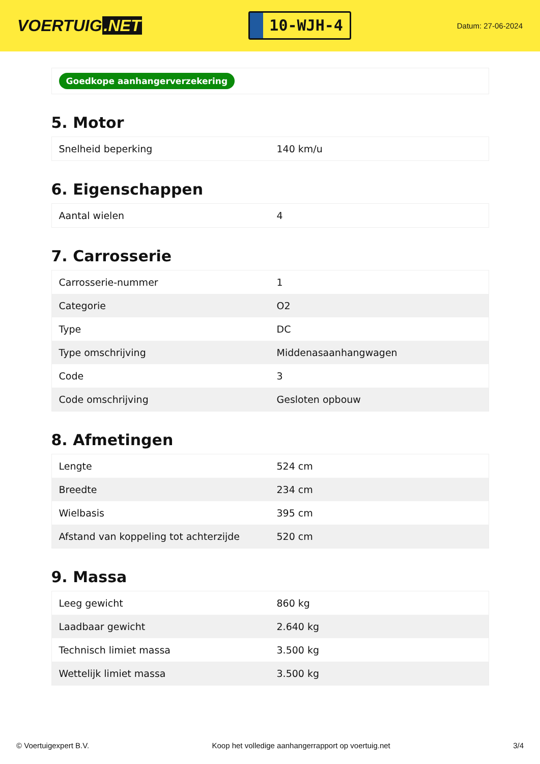VOERTUIG.NET
10-WJH-4
Datum: 27-06-2024
Goedkope aanhangerverzekering
5. Motor
| Snelheid beperking | 140 km/u |
6. Eigenschappen
| Aantal wielen | 4 |
7. Carrosserie
| Carrosserie-nummer | 1 |
| Categorie | O2 |
| Type | DC |
| Type omschrijving | Middenasaanhangwagen |
| Code | 3 |
| Code omschrijving | Gesloten opbouw |
8. Afmetingen
| Lengte | 524 cm |
| Breedte | 234 cm |
| Wielbasis | 395 cm |
| Afstand van koppeling tot achterzijde | 520 cm |
9. Massa
| Leeg gewicht | 860 kg |
| Laadbaar gewicht | 2.640 kg |
| Technisch limiet massa | 3.500 kg |
| Wettelijk limiet massa | 3.500 kg |
© Voertuigexpert B.V. Koop het volledige aanhangerrapport op voertuig.net 3/4